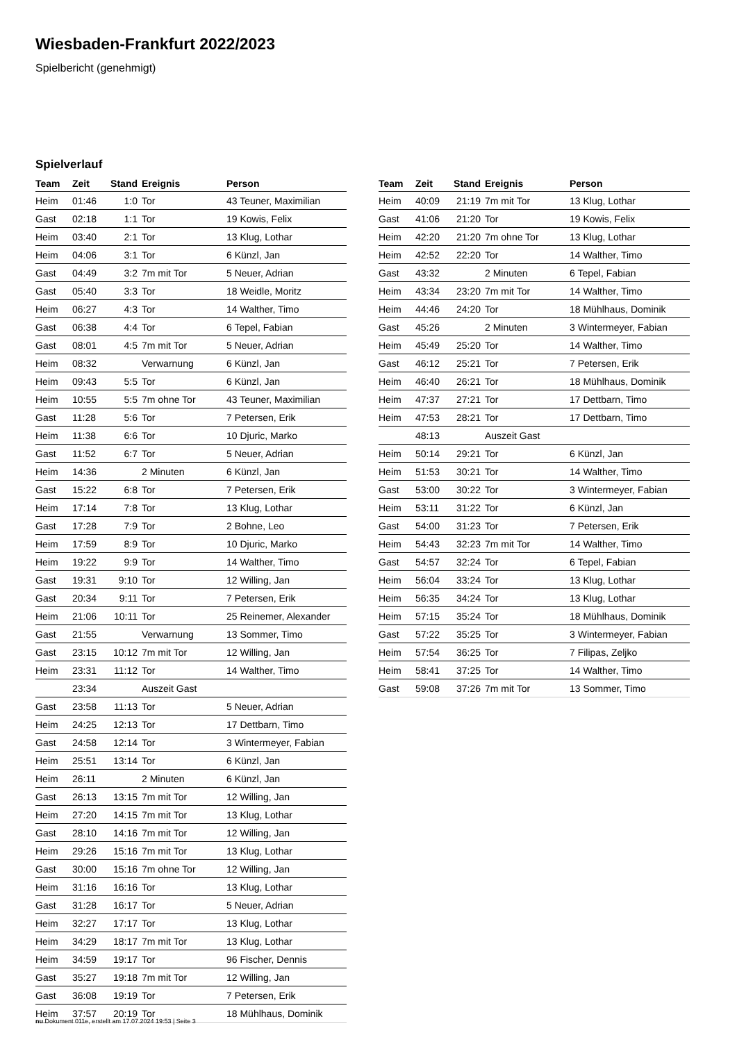Wiesbaden-Frankfurt 2022/2023
Spielbericht (genehmigt)
Spielverlauf
| Team | Zeit | Stand | Ereignis | Person |
| --- | --- | --- | --- | --- |
| Heim | 01:46 | 1:0 | Tor | 43 Teuner, Maximilian |
| Gast | 02:18 | 1:1 | Tor | 19 Kowis, Felix |
| Heim | 03:40 | 2:1 | Tor | 13 Klug, Lothar |
| Heim | 04:06 | 3:1 | Tor | 6 Künzl, Jan |
| Gast | 04:49 | 3:2 | 7m mit Tor | 5 Neuer, Adrian |
| Gast | 05:40 | 3:3 | Tor | 18 Weidle, Moritz |
| Heim | 06:27 | 4:3 | Tor | 14 Walther, Timo |
| Gast | 06:38 | 4:4 | Tor | 6 Tepel, Fabian |
| Gast | 08:01 | 4:5 | 7m mit Tor | 5 Neuer, Adrian |
| Heim | 08:32 | | Verwarnung | 6 Künzl, Jan |
| Heim | 09:43 | 5:5 | Tor | 6 Künzl, Jan |
| Heim | 10:55 | 5:5 | 7m ohne Tor | 43 Teuner, Maximilian |
| Gast | 11:28 | 5:6 | Tor | 7 Petersen, Erik |
| Heim | 11:38 | 6:6 | Tor | 10 Djuric, Marko |
| Gast | 11:52 | 6:7 | Tor | 5 Neuer, Adrian |
| Heim | 14:36 | | 2 Minuten | 6 Künzl, Jan |
| Gast | 15:22 | 6:8 | Tor | 7 Petersen, Erik |
| Heim | 17:14 | 7:8 | Tor | 13 Klug, Lothar |
| Gast | 17:28 | 7:9 | Tor | 2 Bohne, Leo |
| Heim | 17:59 | 8:9 | Tor | 10 Djuric, Marko |
| Heim | 19:22 | 9:9 | Tor | 14 Walther, Timo |
| Gast | 19:31 | 9:10 | Tor | 12 Willing, Jan |
| Gast | 20:34 | 9:11 | Tor | 7 Petersen, Erik |
| Heim | 21:06 | 10:11 | Tor | 25 Reinemer, Alexander |
| Gast | 21:55 | | Verwarnung | 13 Sommer, Timo |
| Gast | 23:15 | 10:12 | 7m mit Tor | 12 Willing, Jan |
| Heim | 23:31 | 11:12 | Tor | 14 Walther, Timo |
| | 23:34 | | Auszeit Gast | |
| Gast | 23:58 | 11:13 | Tor | 5 Neuer, Adrian |
| Heim | 24:25 | 12:13 | Tor | 17 Dettbarn, Timo |
| Gast | 24:58 | 12:14 | Tor | 3 Wintermeyer, Fabian |
| Heim | 25:51 | 13:14 | Tor | 6 Künzl, Jan |
| Heim | 26:11 | | 2 Minuten | 6 Künzl, Jan |
| Gast | 26:13 | 13:15 | 7m mit Tor | 12 Willing, Jan |
| Heim | 27:20 | 14:15 | 7m mit Tor | 13 Klug, Lothar |
| Gast | 28:10 | 14:16 | 7m mit Tor | 12 Willing, Jan |
| Heim | 29:26 | 15:16 | 7m mit Tor | 13 Klug, Lothar |
| Gast | 30:00 | 15:16 | 7m ohne Tor | 12 Willing, Jan |
| Heim | 31:16 | 16:16 | Tor | 13 Klug, Lothar |
| Gast | 31:28 | 16:17 | Tor | 5 Neuer, Adrian |
| Heim | 32:27 | 17:17 | Tor | 13 Klug, Lothar |
| Heim | 34:29 | 18:17 | 7m mit Tor | 13 Klug, Lothar |
| Heim | 34:59 | 19:17 | Tor | 96 Fischer, Dennis |
| Gast | 35:27 | 19:18 | 7m mit Tor | 12 Willing, Jan |
| Gast | 36:08 | 19:19 | Tor | 7 Petersen, Erik |
| Heim | 37:57 | 20:19 | Tor | 18 Mühlhaus, Dominik |
| Team | Zeit | Stand | Ereignis | Person |
| --- | --- | --- | --- | --- |
| Heim | 40:09 | 21:19 | 7m mit Tor | 13 Klug, Lothar |
| Gast | 41:06 | 21:20 | Tor | 19 Kowis, Felix |
| Heim | 42:20 | 21:20 | 7m ohne Tor | 13 Klug, Lothar |
| Heim | 42:52 | 22:20 | Tor | 14 Walther, Timo |
| Gast | 43:32 | | 2 Minuten | 6 Tepel, Fabian |
| Heim | 43:34 | 23:20 | 7m mit Tor | 14 Walther, Timo |
| Heim | 44:46 | 24:20 | Tor | 18 Mühlhaus, Dominik |
| Gast | 45:26 | | 2 Minuten | 3 Wintermeyer, Fabian |
| Heim | 45:49 | 25:20 | Tor | 14 Walther, Timo |
| Gast | 46:12 | 25:21 | Tor | 7 Petersen, Erik |
| Heim | 46:40 | 26:21 | Tor | 18 Mühlhaus, Dominik |
| Heim | 47:37 | 27:21 | Tor | 17 Dettbarn, Timo |
| Heim | 47:53 | 28:21 | Tor | 17 Dettbarn, Timo |
| | 48:13 | | Auszeit Gast | |
| Heim | 50:14 | 29:21 | Tor | 6 Künzl, Jan |
| Heim | 51:53 | 30:21 | Tor | 14 Walther, Timo |
| Gast | 53:00 | 30:22 | Tor | 3 Wintermeyer, Fabian |
| Heim | 53:11 | 31:22 | Tor | 6 Künzl, Jan |
| Gast | 54:00 | 31:23 | Tor | 7 Petersen, Erik |
| Heim | 54:43 | 32:23 | 7m mit Tor | 14 Walther, Timo |
| Gast | 54:57 | 32:24 | Tor | 6 Tepel, Fabian |
| Heim | 56:04 | 33:24 | Tor | 13 Klug, Lothar |
| Heim | 56:35 | 34:24 | Tor | 13 Klug, Lothar |
| Heim | 57:15 | 35:24 | Tor | 18 Mühlhaus, Dominik |
| Gast | 57:22 | 35:25 | Tor | 3 Wintermeyer, Fabian |
| Heim | 57:54 | 36:25 | Tor | 7 Filipas, Zeljko |
| Heim | 58:41 | 37:25 | Tor | 14 Walther, Timo |
| Gast | 59:08 | 37:26 | 7m mit Tor | 13 Sommer, Timo |
nu.Dokument 011e, erstellt am 17.07.2024 19:53 | Seite 3